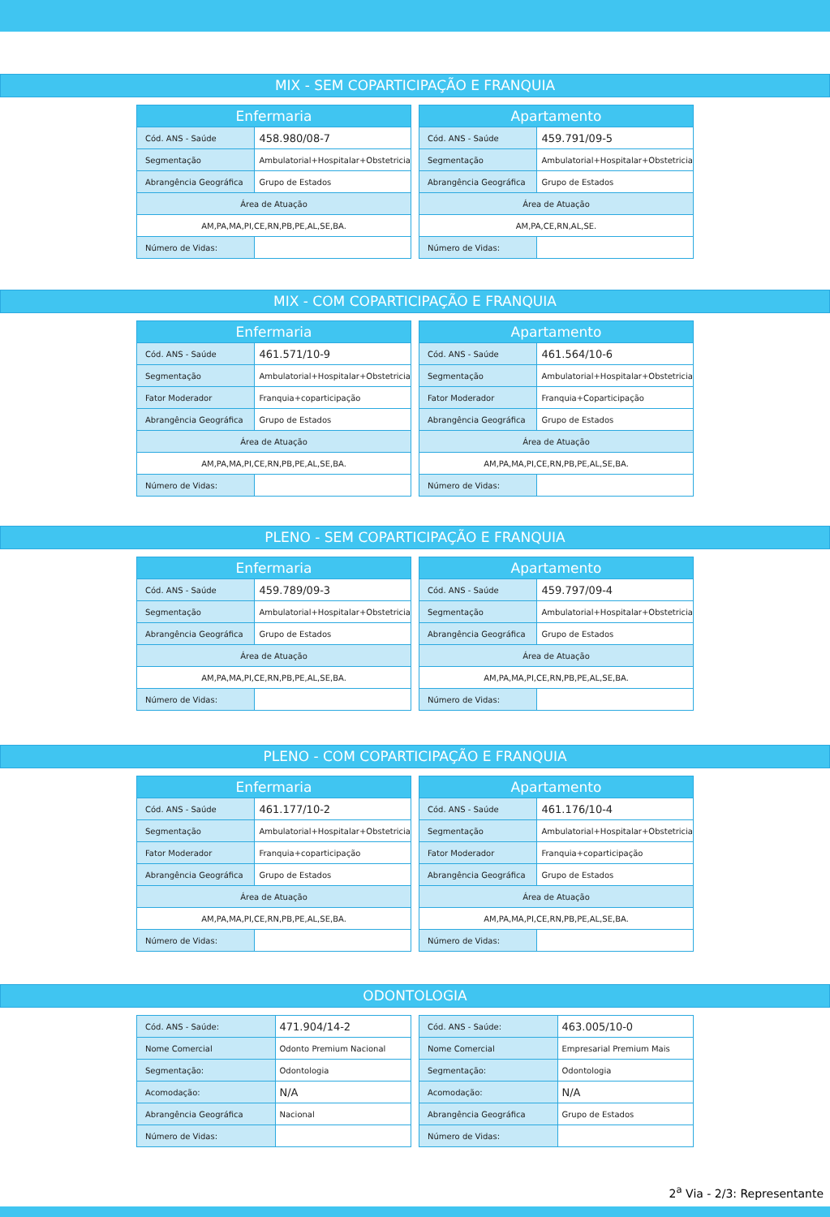MIX - SEM COPARTICIPAÇÃO E FRANQUIA
| Enfermaria | |
| --- | --- |
| Cód. ANS - Saúde | 458.980/08-7 |
| Segmentação | Ambulatorial+Hospitalar+Obstetricia |
| Abrangência Geográfica | Grupo de Estados |
| Área de Atuação | |
| AM,PA,MA,PI,CE,RN,PB,PE,AL,SE,BA. | |
| Número de Vidas: | |
| Apartamento | |
| --- | --- |
| Cód. ANS - Saúde | 459.791/09-5 |
| Segmentação | Ambulatorial+Hospitalar+Obstetricia |
| Abrangência Geográfica | Grupo de Estados |
| Área de Atuação | |
| AM,PA,CE,RN,AL,SE. | |
| Número de Vidas: | |
MIX - COM COPARTICIPAÇÃO E FRANQUIA
| Enfermaria | |
| --- | --- |
| Cód. ANS - Saúde | 461.571/10-9 |
| Segmentação | Ambulatorial+Hospitalar+Obstetricia |
| Fator Moderador | Franquia+coparticipação |
| Abrangência Geográfica | Grupo de Estados |
| Área de Atuação | |
| AM,PA,MA,PI,CE,RN,PB,PE,AL,SE,BA. | |
| Número de Vidas: | |
| Apartamento | |
| --- | --- |
| Cód. ANS - Saúde | 461.564/10-6 |
| Segmentação | Ambulatorial+Hospitalar+Obstetricia |
| Fator Moderador | Franquia+Coparticipação |
| Abrangência Geográfica | Grupo de Estados |
| Área de Atuação | |
| AM,PA,MA,PI,CE,RN,PB,PE,AL,SE,BA. | |
| Número de Vidas: | |
PLENO - SEM COPARTICIPAÇÃO E FRANQUIA
| Enfermaria | |
| --- | --- |
| Cód. ANS - Saúde | 459.789/09-3 |
| Segmentação | Ambulatorial+Hospitalar+Obstetricia |
| Abrangência Geográfica | Grupo de Estados |
| Área de Atuação | |
| AM,PA,MA,PI,CE,RN,PB,PE,AL,SE,BA. | |
| Número de Vidas: | |
| Apartamento | |
| --- | --- |
| Cód. ANS - Saúde | 459.797/09-4 |
| Segmentação | Ambulatorial+Hospitalar+Obstetricia |
| Abrangência Geográfica | Grupo de Estados |
| Área de Atuação | |
| AM,PA,MA,PI,CE,RN,PB,PE,AL,SE,BA. | |
| Número de Vidas: | |
PLENO - COM COPARTICIPAÇÃO E FRANQUIA
| Enfermaria | |
| --- | --- |
| Cód. ANS - Saúde | 461.177/10-2 |
| Segmentação | Ambulatorial+Hospitalar+Obstetricia |
| Fator Moderador | Franquia+coparticipação |
| Abrangência Geográfica | Grupo de Estados |
| Área de Atuação | |
| AM,PA,MA,PI,CE,RN,PB,PE,AL,SE,BA. | |
| Número de Vidas: | |
| Apartamento | |
| --- | --- |
| Cód. ANS - Saúde | 461.176/10-4 |
| Segmentação | Ambulatorial+Hospitalar+Obstetricia |
| Fator Moderador | Franquia+coparticipação |
| Abrangência Geográfica | Grupo de Estados |
| Área de Atuação | |
| AM,PA,MA,PI,CE,RN,PB,PE,AL,SE,BA. | |
| Número de Vidas: | |
ODONTOLOGIA
| Cód. ANS - Saúde: | 471.904/14-2 |
| Nome Comercial | Odonto Premium Nacional |
| Segmentação: | Odontologia |
| Acomodação: | N/A |
| Abrangência Geográfica | Nacional |
| Número de Vidas: | |
| Cód. ANS - Saúde: | 463.005/10-0 |
| Nome Comercial | Empresarial Premium Mais |
| Segmentação: | Odontologia |
| Acomodação: | N/A |
| Abrangência Geográfica | Grupo de Estados |
| Número de Vidas: | |
2<sup>a</sup> Via - 2/3: Representante